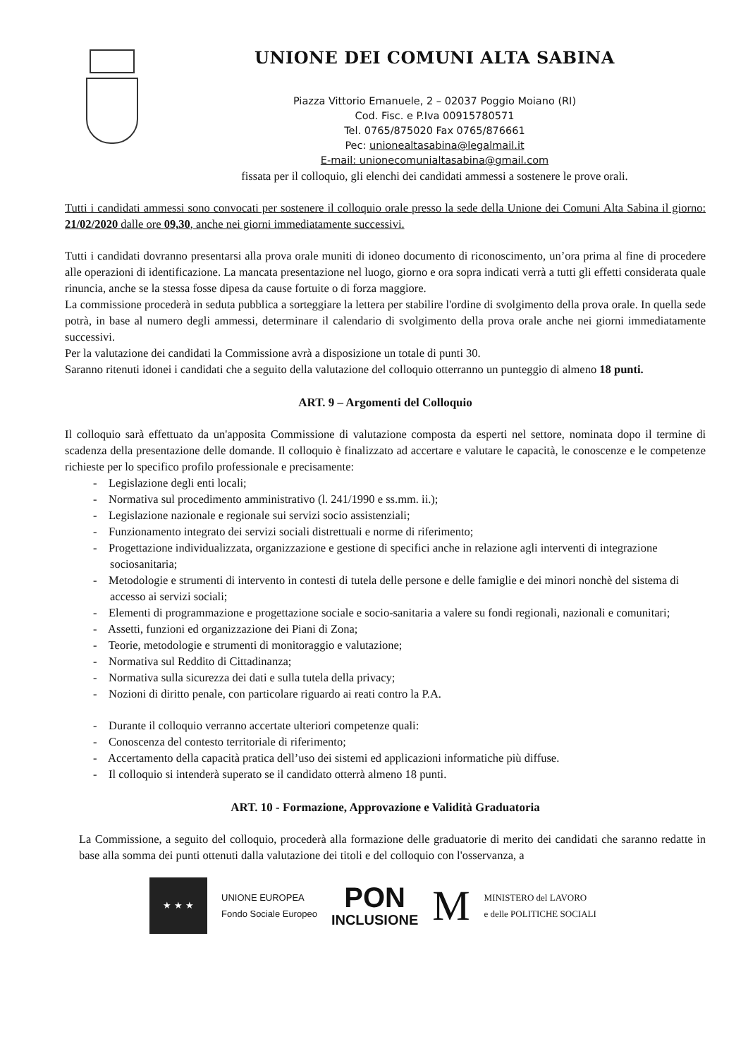UNIONE DEI COMUNI ALTA SABINA
Piazza Vittorio Emanuele, 2 – 02037 Poggio Moiano (RI)
Cod. Fisc. e P.Iva 00915780571
Tel. 0765/875020 Fax 0765/876661
Pec: unionealtasabina@legalmail.it
E-mail: unionecomunialtasabina@gmail.com
fissata per il colloquio, gli elenchi dei candidati ammessi a sostenere le prove orali.
Tutti i candidati ammessi sono convocati per sostenere il colloquio orale presso la sede della Unione dei Comuni Alta Sabina il giorno: 21/02/2020 dalle ore 09,30, anche nei giorni immediatamente successivi.
Tutti i candidati dovranno presentarsi alla prova orale muniti di idoneo documento di riconoscimento, un’ora prima al fine di procedere alle operazioni di identificazione. La mancata presentazione nel luogo, giorno e ora sopra indicati verrà a tutti gli effetti considerata quale rinuncia, anche se la stessa fosse dipesa da cause fortuite o di forza maggiore.
La commissione procederà in seduta pubblica a sorteggiare la lettera per stabilire l'ordine di svolgimento della prova orale. In quella sede potrà, in base al numero degli ammessi, determinare il calendario di svolgimento della prova orale anche nei giorni immediatamente successivi.
Per la valutazione dei candidati la Commissione avrà a disposizione un totale di punti 30.
Saranno ritenuti idonei i candidati che a seguito della valutazione del colloquio otterranno un punteggio di almeno 18 punti.
ART. 9 – Argomenti del Colloquio
Il colloquio sarà effettuato da un'apposita Commissione di valutazione composta da esperti nel settore, nominata dopo il termine di scadenza della presentazione delle domande. Il colloquio è finalizzato ad accertare e valutare le capacità, le conoscenze e le competenze richieste per lo specifico profilo professionale e precisamente:
- Legislazione degli enti locali;
- Normativa sul procedimento amministrativo (l. 241/1990 e ss.mm. ii.);
- Legislazione nazionale e regionale sui servizi socio assistenziali;
- Funzionamento integrato dei servizi sociali distrettuali e norme di riferimento;
- Progettazione individualizzata, organizzazione e gestione di specifici anche in relazione agli interventi di integrazione sociosanitaria;
- Metodologie e strumenti di intervento in contesti di tutela delle persone e delle famiglie e dei minori nonchè del sistema di accesso ai servizi sociali;
- Elementi di programmazione e progettazione sociale e socio-sanitaria a valere su fondi regionali, nazionali e comunitari;
- Assetti, funzioni ed organizzazione dei Piani di Zona;
- Teorie, metodologie e strumenti di monitoraggio e valutazione;
- Normativa sul Reddito di Cittadinanza;
- Normativa sulla sicurezza dei dati e sulla tutela della privacy;
- Nozioni di diritto penale, con particolare riguardo ai reati contro la P.A.
- Durante il colloquio verranno accertate ulteriori competenze quali:
- Conoscenza del contesto territoriale di riferimento;
- Accertamento della capacità pratica dell’uso dei sistemi ed applicazioni informatiche più diffuse.
- Il colloquio si intenderà superato se il candidato otterrà almeno 18 punti.
ART. 10 - Formazione, Approvazione e Validità Graduatoria
La Commissione, a seguito del colloquio, procederà alla formazione delle graduatorie di merito dei candidati che saranno redatte in base alla somma dei punti ottenuti dalla valutazione dei titoli e del colloquio con l'osservanza, a
★ ★ ★
UNIONE EUROPEA
Fondo Sociale Europeo
PON
INCLUSIONE
M
MINISTERO del LAVORO
e delle POLITICHE SOCIALI